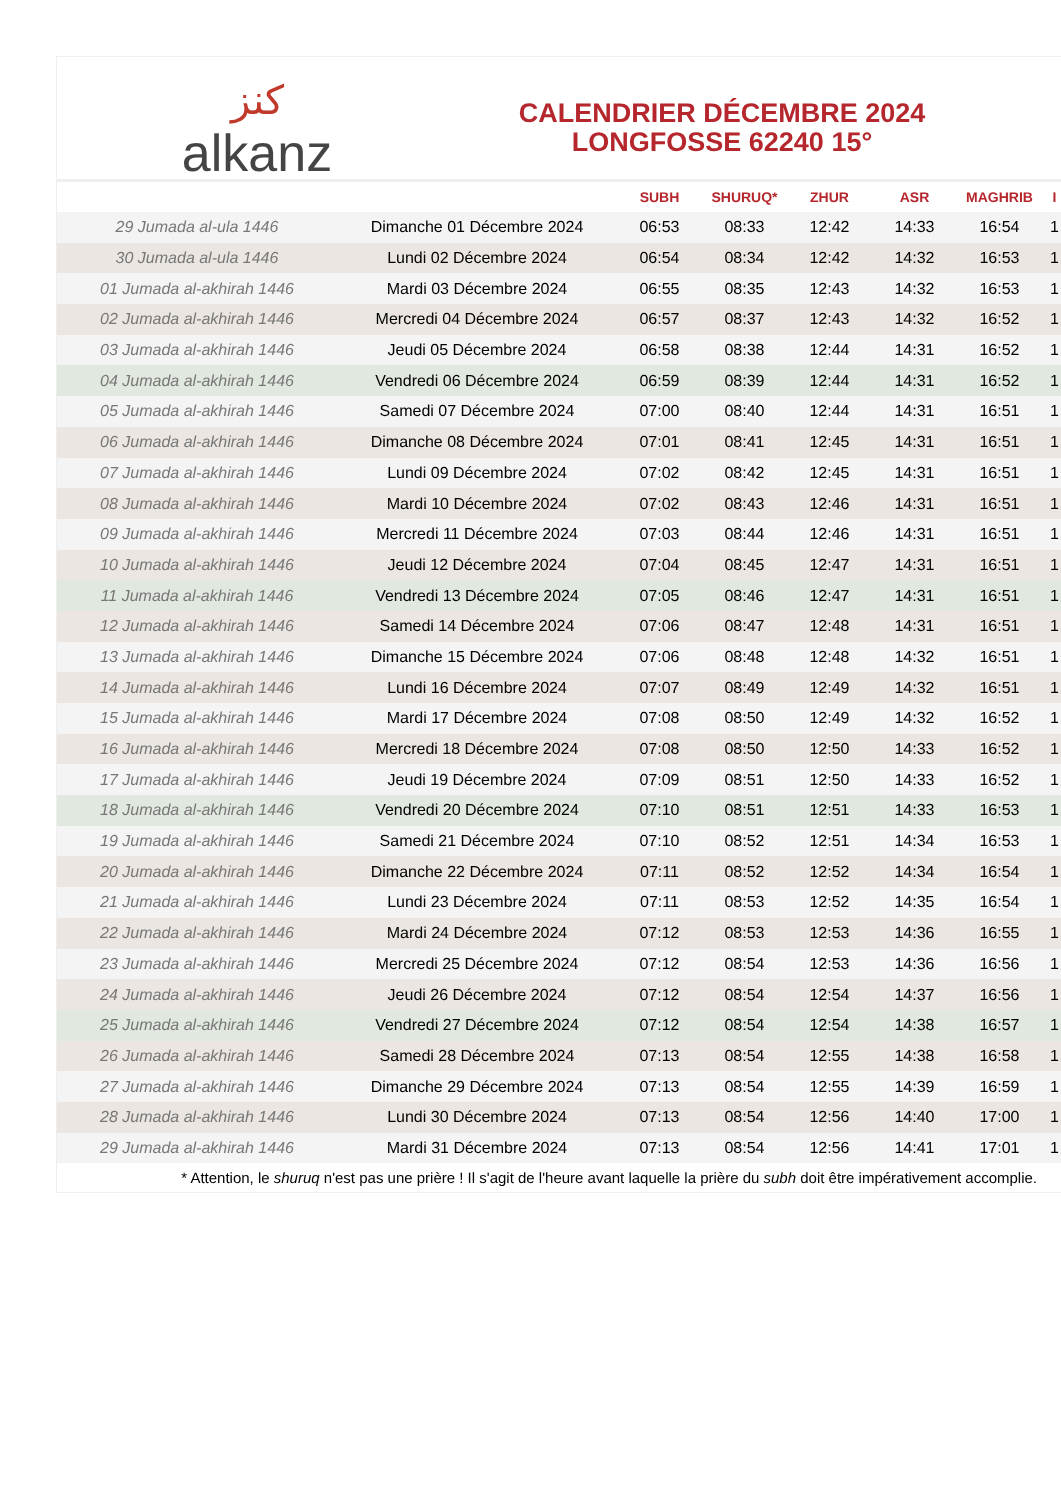ﻛﻨﺰ
alkanz
CALENDRIER DÉCEMBRE 2024
LONGFOSSE 62240 15°
| | | SUBH | SHURUQ* | ZHUR | ASR | MAGHRIB | I |
| --- | --- | --- | --- | --- | --- | --- | --- |
| 29 Jumada al-ula 1446 | Dimanche 01 Décembre 2024 | 06:53 | 08:33 | 12:42 | 14:33 | 16:54 | 1 |
| 30 Jumada al-ula 1446 | Lundi 02 Décembre 2024 | 06:54 | 08:34 | 12:42 | 14:32 | 16:53 | 1 |
| 01 Jumada al-akhirah 1446 | Mardi 03 Décembre 2024 | 06:55 | 08:35 | 12:43 | 14:32 | 16:53 | 1 |
| 02 Jumada al-akhirah 1446 | Mercredi 04 Décembre 2024 | 06:57 | 08:37 | 12:43 | 14:32 | 16:52 | 1 |
| 03 Jumada al-akhirah 1446 | Jeudi 05 Décembre 2024 | 06:58 | 08:38 | 12:44 | 14:31 | 16:52 | 1 |
| 04 Jumada al-akhirah 1446 | Vendredi 06 Décembre 2024 | 06:59 | 08:39 | 12:44 | 14:31 | 16:52 | 1 |
| 05 Jumada al-akhirah 1446 | Samedi 07 Décembre 2024 | 07:00 | 08:40 | 12:44 | 14:31 | 16:51 | 1 |
| 06 Jumada al-akhirah 1446 | Dimanche 08 Décembre 2024 | 07:01 | 08:41 | 12:45 | 14:31 | 16:51 | 1 |
| 07 Jumada al-akhirah 1446 | Lundi 09 Décembre 2024 | 07:02 | 08:42 | 12:45 | 14:31 | 16:51 | 1 |
| 08 Jumada al-akhirah 1446 | Mardi 10 Décembre 2024 | 07:02 | 08:43 | 12:46 | 14:31 | 16:51 | 1 |
| 09 Jumada al-akhirah 1446 | Mercredi 11 Décembre 2024 | 07:03 | 08:44 | 12:46 | 14:31 | 16:51 | 1 |
| 10 Jumada al-akhirah 1446 | Jeudi 12 Décembre 2024 | 07:04 | 08:45 | 12:47 | 14:31 | 16:51 | 1 |
| 11 Jumada al-akhirah 1446 | Vendredi 13 Décembre 2024 | 07:05 | 08:46 | 12:47 | 14:31 | 16:51 | 1 |
| 12 Jumada al-akhirah 1446 | Samedi 14 Décembre 2024 | 07:06 | 08:47 | 12:48 | 14:31 | 16:51 | 1 |
| 13 Jumada al-akhirah 1446 | Dimanche 15 Décembre 2024 | 07:06 | 08:48 | 12:48 | 14:32 | 16:51 | 1 |
| 14 Jumada al-akhirah 1446 | Lundi 16 Décembre 2024 | 07:07 | 08:49 | 12:49 | 14:32 | 16:51 | 1 |
| 15 Jumada al-akhirah 1446 | Mardi 17 Décembre 2024 | 07:08 | 08:50 | 12:49 | 14:32 | 16:52 | 1 |
| 16 Jumada al-akhirah 1446 | Mercredi 18 Décembre 2024 | 07:08 | 08:50 | 12:50 | 14:33 | 16:52 | 1 |
| 17 Jumada al-akhirah 1446 | Jeudi 19 Décembre 2024 | 07:09 | 08:51 | 12:50 | 14:33 | 16:52 | 1 |
| 18 Jumada al-akhirah 1446 | Vendredi 20 Décembre 2024 | 07:10 | 08:51 | 12:51 | 14:33 | 16:53 | 1 |
| 19 Jumada al-akhirah 1446 | Samedi 21 Décembre 2024 | 07:10 | 08:52 | 12:51 | 14:34 | 16:53 | 1 |
| 20 Jumada al-akhirah 1446 | Dimanche 22 Décembre 2024 | 07:11 | 08:52 | 12:52 | 14:34 | 16:54 | 1 |
| 21 Jumada al-akhirah 1446 | Lundi 23 Décembre 2024 | 07:11 | 08:53 | 12:52 | 14:35 | 16:54 | 1 |
| 22 Jumada al-akhirah 1446 | Mardi 24 Décembre 2024 | 07:12 | 08:53 | 12:53 | 14:36 | 16:55 | 1 |
| 23 Jumada al-akhirah 1446 | Mercredi 25 Décembre 2024 | 07:12 | 08:54 | 12:53 | 14:36 | 16:56 | 1 |
| 24 Jumada al-akhirah 1446 | Jeudi 26 Décembre 2024 | 07:12 | 08:54 | 12:54 | 14:37 | 16:56 | 1 |
| 25 Jumada al-akhirah 1446 | Vendredi 27 Décembre 2024 | 07:12 | 08:54 | 12:54 | 14:38 | 16:57 | 1 |
| 26 Jumada al-akhirah 1446 | Samedi 28 Décembre 2024 | 07:13 | 08:54 | 12:55 | 14:38 | 16:58 | 1 |
| 27 Jumada al-akhirah 1446 | Dimanche 29 Décembre 2024 | 07:13 | 08:54 | 12:55 | 14:39 | 16:59 | 1 |
| 28 Jumada al-akhirah 1446 | Lundi 30 Décembre 2024 | 07:13 | 08:54 | 12:56 | 14:40 | 17:00 | 1 |
| 29 Jumada al-akhirah 1446 | Mardi 31 Décembre 2024 | 07:13 | 08:54 | 12:56 | 14:41 | 17:01 | 1 |
* Attention, le shuruq n'est pas une prière ! Il s'agit de l'heure avant laquelle la prière du subh doit être impérativement accomplie.